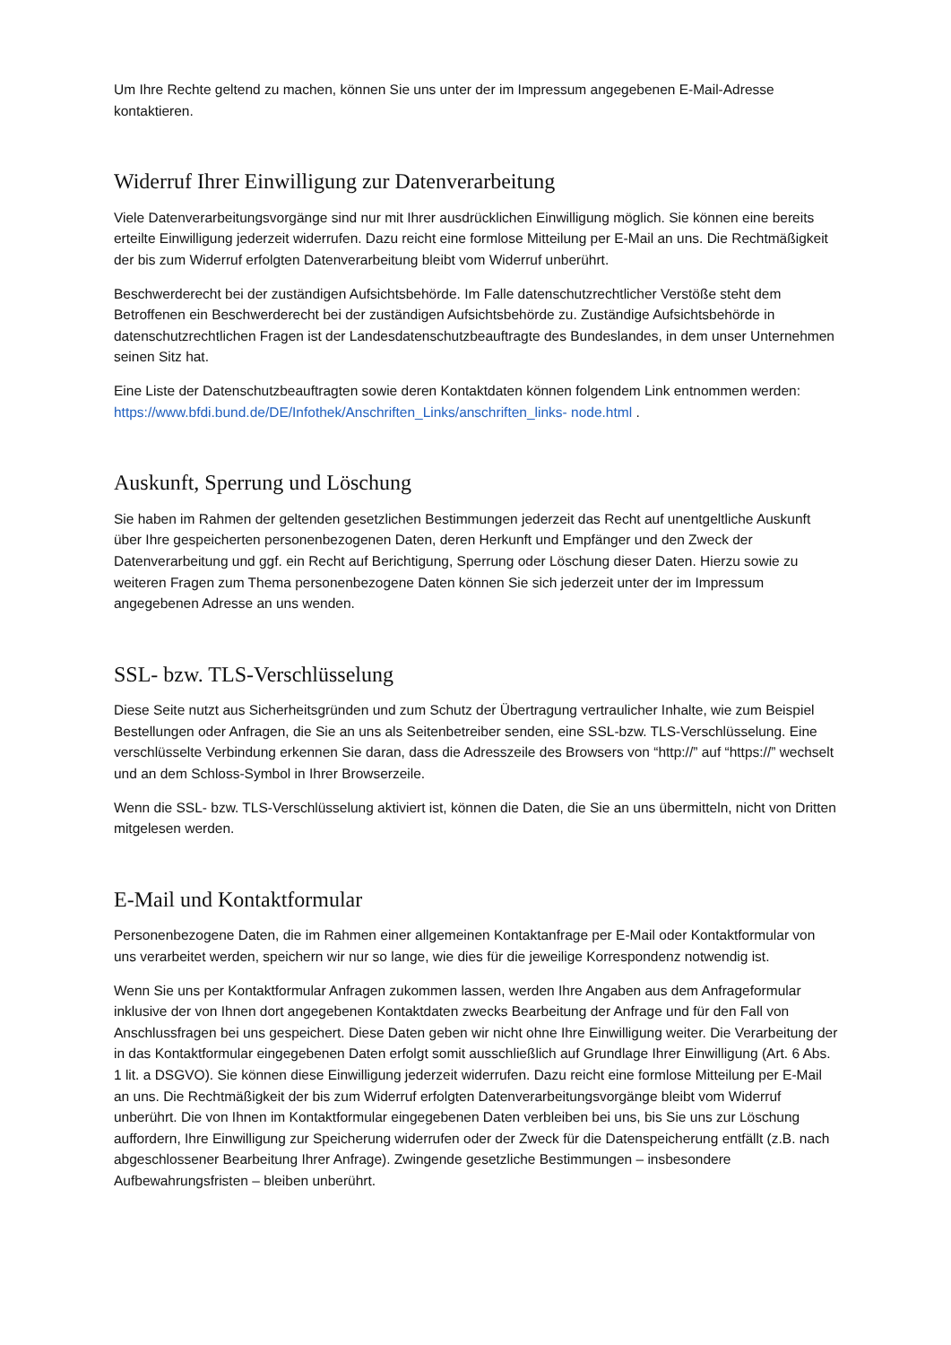Um Ihre Rechte geltend zu machen, können Sie uns unter der im Impressum angegebenen E-Mail-Adresse kontaktieren.
Widerruf Ihrer Einwilligung zur Datenverarbeitung
Viele Datenverarbeitungsvorgänge sind nur mit Ihrer ausdrücklichen Einwilligung möglich. Sie können eine bereits erteilte Einwilligung jederzeit widerrufen. Dazu reicht eine formlose Mitteilung per E-Mail an uns. Die Rechtmäßigkeit der bis zum Widerruf erfolgten Datenverarbeitung bleibt vom Widerruf unberührt.
Beschwerderecht bei der zuständigen Aufsichtsbehörde. Im Falle datenschutzrechtlicher Verstöße steht dem Betroffenen ein Beschwerderecht bei der zuständigen Aufsichtsbehörde zu. Zuständige Aufsichtsbehörde in datenschutzrechtlichen Fragen ist der Landesdatenschutzbeauftragte des Bundeslandes, in dem unser Unternehmen seinen Sitz hat.
Eine Liste der Datenschutzbeauftragten sowie deren Kontaktdaten können folgendem Link entnommen werden: https://www.bfdi.bund.de/DE/Infothek/Anschriften_Links/anschriften_links- node.html .
Auskunft, Sperrung und Löschung
Sie haben im Rahmen der geltenden gesetzlichen Bestimmungen jederzeit das Recht auf unentgeltliche Auskunft über Ihre gespeicherten personenbezogenen Daten, deren Herkunft und Empfänger und den Zweck der Datenverarbeitung und ggf. ein Recht auf Berichtigung, Sperrung oder Löschung dieser Daten. Hierzu sowie zu weiteren Fragen zum Thema personenbezogene Daten können Sie sich jederzeit unter der im Impressum angegebenen Adresse an uns wenden.
SSL- bzw. TLS-Verschlüsselung
Diese Seite nutzt aus Sicherheitsgründen und zum Schutz der Übertragung vertraulicher Inhalte, wie zum Beispiel Bestellungen oder Anfragen, die Sie an uns als Seitenbetreiber senden, eine SSL-bzw. TLS-Verschlüsselung. Eine verschlüsselte Verbindung erkennen Sie daran, dass die Adresszeile des Browsers von “http://” auf “https://” wechselt und an dem Schloss-Symbol in Ihrer Browserzeile.
Wenn die SSL- bzw. TLS-Verschlüsselung aktiviert ist, können die Daten, die Sie an uns übermitteln, nicht von Dritten mitgelesen werden.
E-Mail und Kontaktformular
Personenbezogene Daten, die im Rahmen einer allgemeinen Kontaktanfrage per E-Mail oder Kontaktformular von uns verarbeitet werden, speichern wir nur so lange, wie dies für die jeweilige Korrespondenz notwendig ist.
Wenn Sie uns per Kontaktformular Anfragen zukommen lassen, werden Ihre Angaben aus dem Anfrageformular inklusive der von Ihnen dort angegebenen Kontaktdaten zwecks Bearbeitung der Anfrage und für den Fall von Anschlussfragen bei uns gespeichert. Diese Daten geben wir nicht ohne Ihre Einwilligung weiter. Die Verarbeitung der in das Kontaktformular eingegebenen Daten erfolgt somit ausschließlich auf Grundlage Ihrer Einwilligung (Art. 6 Abs. 1 lit. a DSGVO). Sie können diese Einwilligung jederzeit widerrufen. Dazu reicht eine formlose Mitteilung per E-Mail an uns. Die Rechtmäßigkeit der bis zum Widerruf erfolgten Datenverarbeitungsvorgänge bleibt vom Widerruf unberührt. Die von Ihnen im Kontaktformular eingegebenen Daten verbleiben bei uns, bis Sie uns zur Löschung auffordern, Ihre Einwilligung zur Speicherung widerrufen oder der Zweck für die Datenspeicherung entfällt (z.B. nach abgeschlossener Bearbeitung Ihrer Anfrage). Zwingende gesetzliche Bestimmungen – insbesondere Aufbewahrungsfristen – bleiben unberührt.